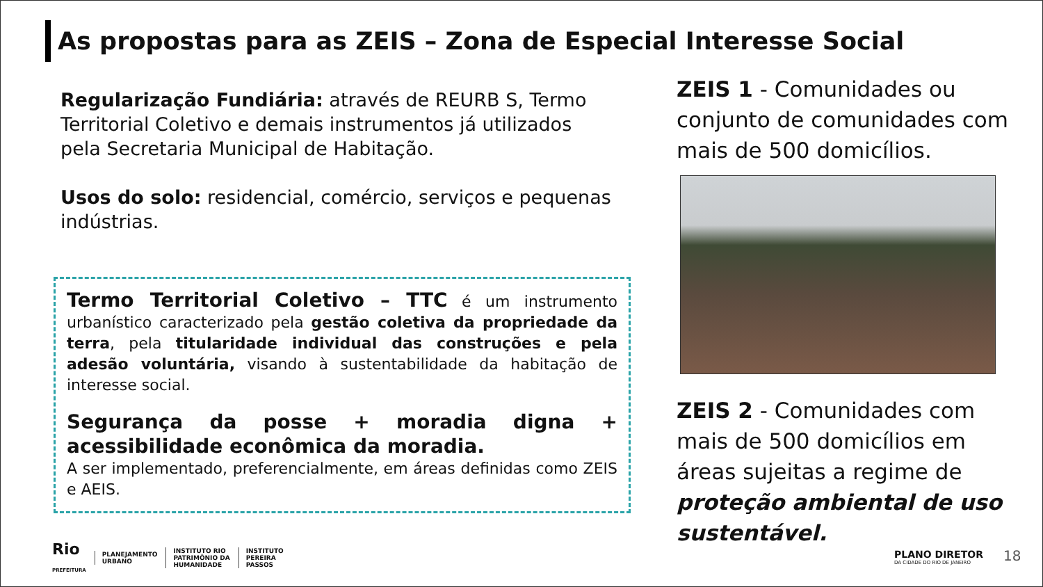As propostas para as ZEIS – Zona de Especial Interesse Social
Regularização Fundiária: através de REURB S, Termo Territorial Coletivo e demais instrumentos já utilizados pela Secretaria Municipal de Habitação.
Usos do solo: residencial, comércio, serviços e pequenas indústrias.
Termo Territorial Coletivo – TTC é um instrumento urbanístico caracterizado pela gestão coletiva da propriedade da terra, pela titularidade individual das construções e pela adesão voluntária, visando à sustentabilidade da habitação de interesse social.
Segurança da posse + moradia digna + acessibilidade econômica da moradia.
A ser implementado, preferencialmente, em áreas definidas como ZEIS e AEIS.
ZEIS 1 - Comunidades ou conjunto de comunidades com mais de 500 domicílios.
ZEIS 2 - Comunidades com mais de 500 domicílios em áreas sujeitas a regime de proteção ambiental de uso sustentável.
Rio
PREFEITURA
PLANEJAMENTO
URBANO
INSTITUTO RIO
PATRIMÔNIO DA
HUMANIDADE
INSTITUTO
PEREIRA
PASSOS
PLANO DIRETOR
DA CIDADE DO RIO DE JANEIRO
18